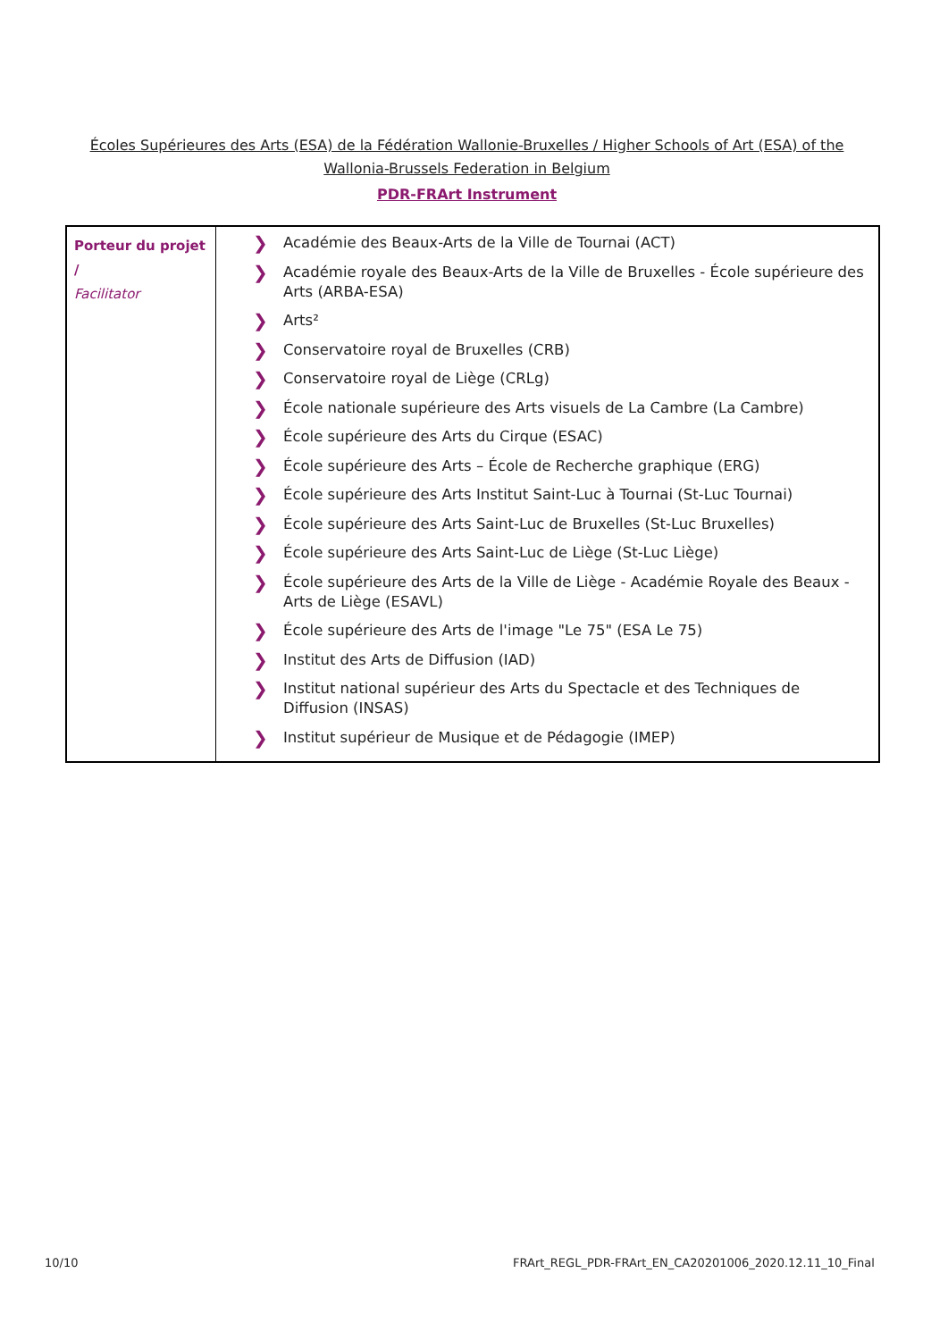Écoles Supérieures des Arts (ESA) de la Fédération Wallonie-Bruxelles / Higher Schools of Art (ESA) of the Wallonia-Brussels Federation in Belgium
PDR-FRArt Instrument
| Porteur du projet / Facilitator | ❯ Académie des Beaux-Arts de la Ville de Tournai (ACT) ❯ Académie royale des Beaux-Arts de la Ville de Bruxelles - École supérieure des Arts (ARBA-ESA) ❯ Arts² ❯ Conservatoire royal de Bruxelles (CRB) ❯ Conservatoire royal de Liège (CRLg) ❯ École nationale supérieure des Arts visuels de La Cambre (La Cambre) ❯ École supérieure des Arts du Cirque (ESAC) ❯ École supérieure des Arts – École de Recherche graphique (ERG) ❯ École supérieure des Arts Institut Saint-Luc à Tournai (St-Luc Tournai) ❯ École supérieure des Arts Saint-Luc de Bruxelles (St-Luc Bruxelles) ❯ École supérieure des Arts Saint-Luc de Liège (St-Luc Liège) ❯ École supérieure des Arts de la Ville de Liège - Académie Royale des Beaux - Arts de Liège (ESAVL) ❯ École supérieure des Arts de l'image "Le 75" (ESA Le 75) ❯ Institut des Arts de Diffusion (IAD) ❯ Institut national supérieur des Arts du Spectacle et des Techniques de Diffusion (INSAS) ❯ Institut supérieur de Musique et de Pédagogie (IMEP) |
10/10
FRArt_REGL_PDR-FRArt_EN_CA20201006_2020.12.11_10_Final